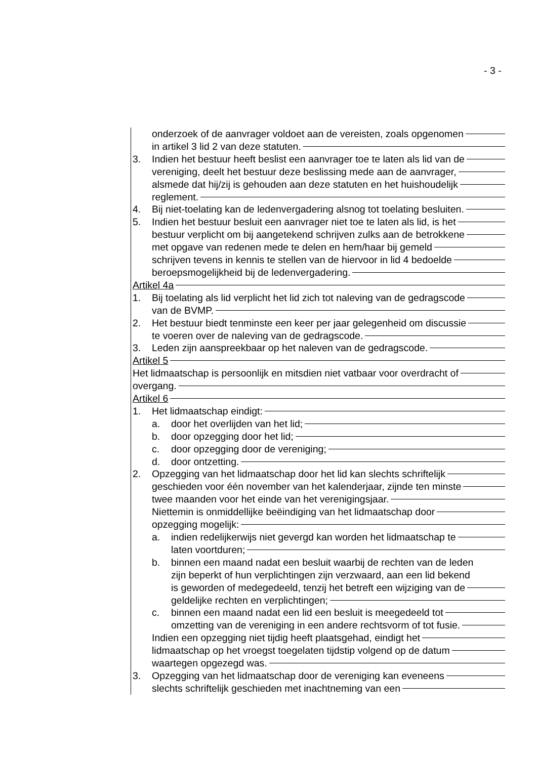- 3 -
onderzoek of de aanvrager voldoet aan de vereisten, zoals opgenomen
in artikel 3 lid 2 van deze statuten.
3. Indien het bestuur heeft beslist een aanvrager toe te laten als lid van de
vereniging, deelt het bestuur deze beslissing mede aan de aanvrager,
alsmede dat hij/zij is gehouden aan deze statuten en het huishoudelijk
reglement.
4. Bij niet-toelating kan de ledenvergadering alsnog tot toelating besluiten.
5. Indien het bestuur besluit een aanvrager niet toe te laten als lid, is het
bestuur verplicht om bij aangetekend schrijven zulks aan de betrokkene
met opgave van redenen mede te delen en hem/haar bij gemeld
schrijven tevens in kennis te stellen van de hiervoor in lid 4 bedoelde
beroepsmogelijkheid bij de ledenvergadering.
Artikel 4a
1. Bij toelating als lid verplicht het lid zich tot naleving van de gedragscode
van de BVMP.
2. Het bestuur biedt tenminste een keer per jaar gelegenheid om discussie
te voeren over de naleving van de gedragscode.
3. Leden zijn aanspreekbaar op het naleven van de gedragscode.
Artikel 5
Het lidmaatschap is persoonlijk en mitsdien niet vatbaar voor overdracht of
overgang.
Artikel 6
1. Het lidmaatschap eindigt:
a. door het overlijden van het lid;
b. door opzegging door het lid;
c. door opzegging door de vereniging;
d. door ontzetting.
2. Opzegging van het lidmaatschap door het lid kan slechts schriftelijk
geschieden voor één november van het kalenderjaar, zijnde ten minste
twee maanden voor het einde van het verenigingsjaar.
Niettemin is onmiddellijke beëindiging van het lidmaatschap door
opzegging mogelijk:
a. indien redelijkerwijs niet gevergd kan worden het lidmaatschap te
laten voortduren;
b. binnen een maand nadat een besluit waarbij de rechten van de leden
zijn beperkt of hun verplichtingen zijn verzwaard, aan een lid bekend
is geworden of medegedeeld, tenzij het betreft een wijziging van de
geldelijke rechten en verplichtingen;
c. binnen een maand nadat een lid een besluit is meegedeeld tot
omzetting van de vereniging in een andere rechtsvorm of tot fusie.
Indien een opzegging niet tijdig heeft plaatsgehad, eindigt het
lidmaatschap op het vroegst toegelaten tijdstip volgend op de datum
waartegen opgezegd was.
3. Opzegging van het lidmaatschap door de vereniging kan eveneens
slechts schriftelijk geschieden met inachtneming van een